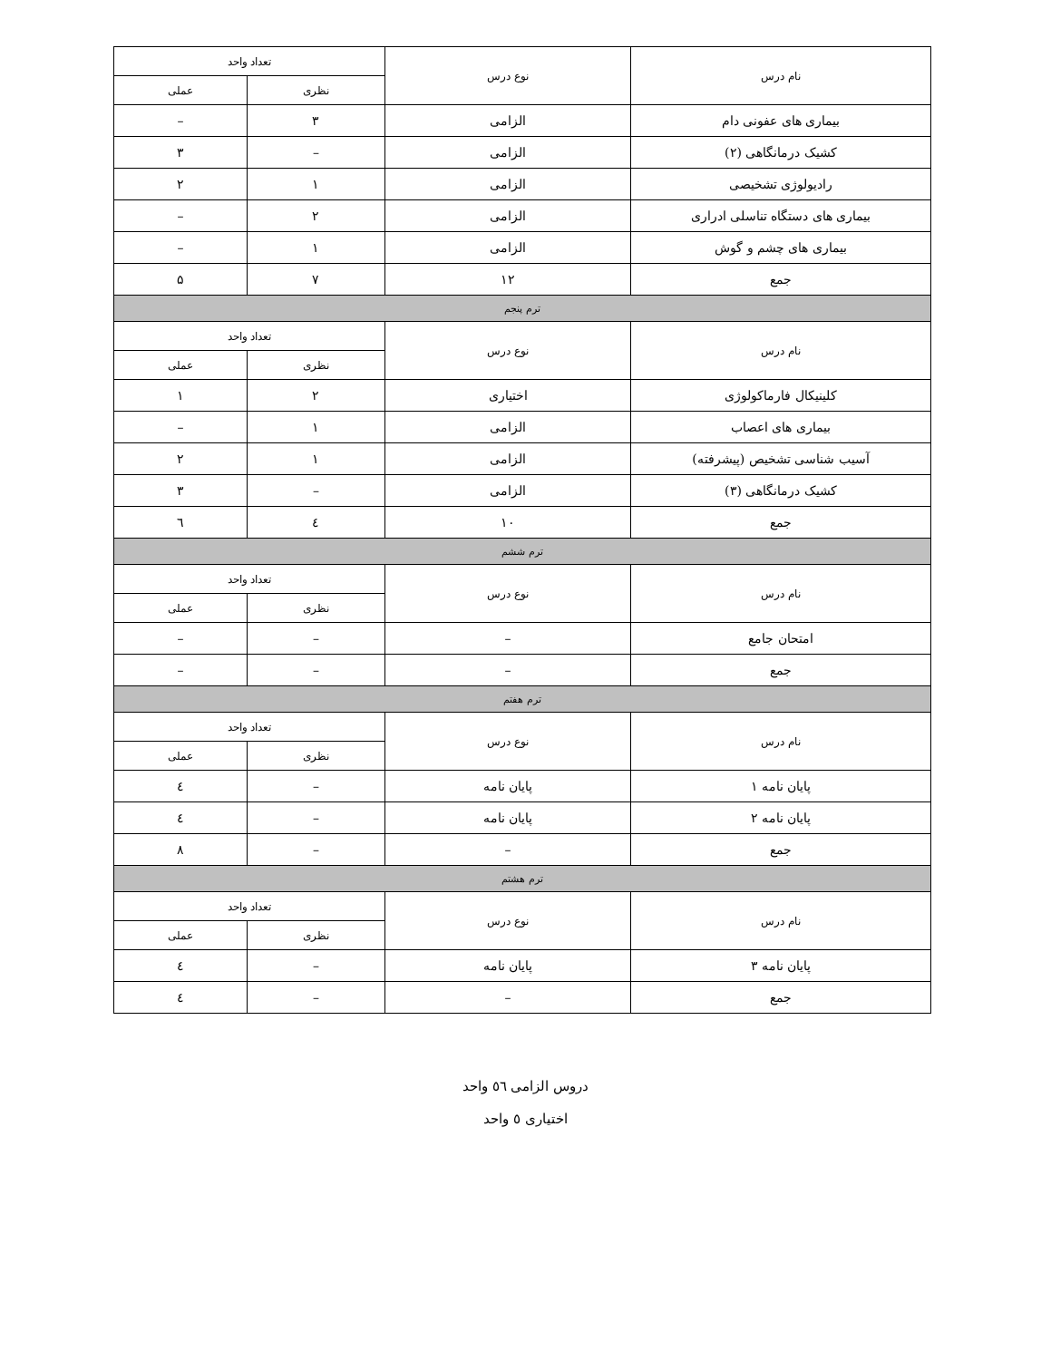| نام درس | نوع درس | تعداد واحد | |
| --- | --- | --- | --- |
| | | نظری | عملی |
| بیماری های عفونی دام | الزامی | ۳ | – |
| کشیک درمانگاهی (۲) | الزامی | – | ۳ |
| رادیولوژی تشخیصی | الزامی | ۱ | ۲ |
| بیماری های دستگاه تناسلی ادراری | الزامی | ۲ | – |
| بیماری های چشم و گوش | الزامی | ۱ | – |
| جمع | ۱۲ | ۷ | ۵ |
| ترم پنجم | | | |
| نام درس | نوع درس | تعداد واحد | |
| | | نظری | عملی |
| کلینیکال فارماکولوژی | اختیاری | ۲ | ۱ |
| بیماری های اعصاب | الزامی | ۱ | – |
| آسیب شناسی تشخیص (پیشرفته) | الزامی | ۱ | ۲ |
| کشیک درمانگاهی (۳) | الزامی | – | ۳ |
| جمع | ۱۰ | ٤ | ٦ |
| ترم ششم | | | |
| نام درس | نوع درس | تعداد واحد | |
| | | نظری | عملی |
| امتحان جامع | – | – | – |
| جمع | – | – | – |
| ترم هفتم | | | |
| نام درس | نوع درس | تعداد واحد | |
| | | نظری | عملی |
| پایان نامه ۱ | پایان نامه | – | ٤ |
| پایان نامه ۲ | پایان نامه | – | ٤ |
| جمع | – | – | ۸ |
| ترم هشتم | | | |
| نام درس | نوع درس | تعداد واحد | |
| | | نظری | عملی |
| پایان نامه ۳ | پایان نامه | – | ٤ |
| جمع | – | – | ٤ |
دروس الزامی ٥٦ واحد
اختیاری ٥ واحد